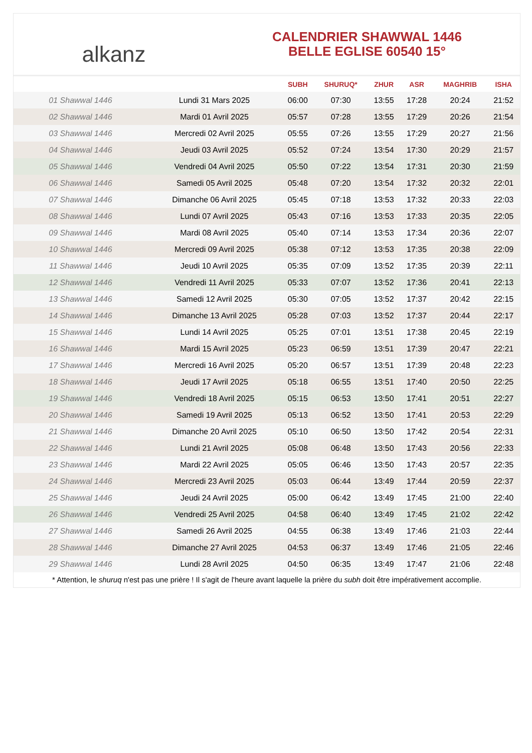alkanz
CALENDRIER SHAWWAL 1446
BELLE EGLISE 60540 15°
| | | SUBH | SHURUQ* | ZHUR | ASR | MAGHRIB | ISHA |
| --- | --- | --- | --- | --- | --- | --- | --- |
| 01 Shawwal 1446 | Lundi 31 Mars 2025 | 06:00 | 07:30 | 13:55 | 17:28 | 20:24 | 21:52 |
| 02 Shawwal 1446 | Mardi 01 Avril 2025 | 05:57 | 07:28 | 13:55 | 17:29 | 20:26 | 21:54 |
| 03 Shawwal 1446 | Mercredi 02 Avril 2025 | 05:55 | 07:26 | 13:55 | 17:29 | 20:27 | 21:56 |
| 04 Shawwal 1446 | Jeudi 03 Avril 2025 | 05:52 | 07:24 | 13:54 | 17:30 | 20:29 | 21:57 |
| 05 Shawwal 1446 | Vendredi 04 Avril 2025 | 05:50 | 07:22 | 13:54 | 17:31 | 20:30 | 21:59 |
| 06 Shawwal 1446 | Samedi 05 Avril 2025 | 05:48 | 07:20 | 13:54 | 17:32 | 20:32 | 22:01 |
| 07 Shawwal 1446 | Dimanche 06 Avril 2025 | 05:45 | 07:18 | 13:53 | 17:32 | 20:33 | 22:03 |
| 08 Shawwal 1446 | Lundi 07 Avril 2025 | 05:43 | 07:16 | 13:53 | 17:33 | 20:35 | 22:05 |
| 09 Shawwal 1446 | Mardi 08 Avril 2025 | 05:40 | 07:14 | 13:53 | 17:34 | 20:36 | 22:07 |
| 10 Shawwal 1446 | Mercredi 09 Avril 2025 | 05:38 | 07:12 | 13:53 | 17:35 | 20:38 | 22:09 |
| 11 Shawwal 1446 | Jeudi 10 Avril 2025 | 05:35 | 07:09 | 13:52 | 17:35 | 20:39 | 22:11 |
| 12 Shawwal 1446 | Vendredi 11 Avril 2025 | 05:33 | 07:07 | 13:52 | 17:36 | 20:41 | 22:13 |
| 13 Shawwal 1446 | Samedi 12 Avril 2025 | 05:30 | 07:05 | 13:52 | 17:37 | 20:42 | 22:15 |
| 14 Shawwal 1446 | Dimanche 13 Avril 2025 | 05:28 | 07:03 | 13:52 | 17:37 | 20:44 | 22:17 |
| 15 Shawwal 1446 | Lundi 14 Avril 2025 | 05:25 | 07:01 | 13:51 | 17:38 | 20:45 | 22:19 |
| 16 Shawwal 1446 | Mardi 15 Avril 2025 | 05:23 | 06:59 | 13:51 | 17:39 | 20:47 | 22:21 |
| 17 Shawwal 1446 | Mercredi 16 Avril 2025 | 05:20 | 06:57 | 13:51 | 17:39 | 20:48 | 22:23 |
| 18 Shawwal 1446 | Jeudi 17 Avril 2025 | 05:18 | 06:55 | 13:51 | 17:40 | 20:50 | 22:25 |
| 19 Shawwal 1446 | Vendredi 18 Avril 2025 | 05:15 | 06:53 | 13:50 | 17:41 | 20:51 | 22:27 |
| 20 Shawwal 1446 | Samedi 19 Avril 2025 | 05:13 | 06:52 | 13:50 | 17:41 | 20:53 | 22:29 |
| 21 Shawwal 1446 | Dimanche 20 Avril 2025 | 05:10 | 06:50 | 13:50 | 17:42 | 20:54 | 22:31 |
| 22 Shawwal 1446 | Lundi 21 Avril 2025 | 05:08 | 06:48 | 13:50 | 17:43 | 20:56 | 22:33 |
| 23 Shawwal 1446 | Mardi 22 Avril 2025 | 05:05 | 06:46 | 13:50 | 17:43 | 20:57 | 22:35 |
| 24 Shawwal 1446 | Mercredi 23 Avril 2025 | 05:03 | 06:44 | 13:49 | 17:44 | 20:59 | 22:37 |
| 25 Shawwal 1446 | Jeudi 24 Avril 2025 | 05:00 | 06:42 | 13:49 | 17:45 | 21:00 | 22:40 |
| 26 Shawwal 1446 | Vendredi 25 Avril 2025 | 04:58 | 06:40 | 13:49 | 17:45 | 21:02 | 22:42 |
| 27 Shawwal 1446 | Samedi 26 Avril 2025 | 04:55 | 06:38 | 13:49 | 17:46 | 21:03 | 22:44 |
| 28 Shawwal 1446 | Dimanche 27 Avril 2025 | 04:53 | 06:37 | 13:49 | 17:46 | 21:05 | 22:46 |
| 29 Shawwal 1446 | Lundi 28 Avril 2025 | 04:50 | 06:35 | 13:49 | 17:47 | 21:06 | 22:48 |
* Attention, le shuruq n'est pas une prière ! Il s'agit de l'heure avant laquelle la prière du subh doit être impérativement accomplie.